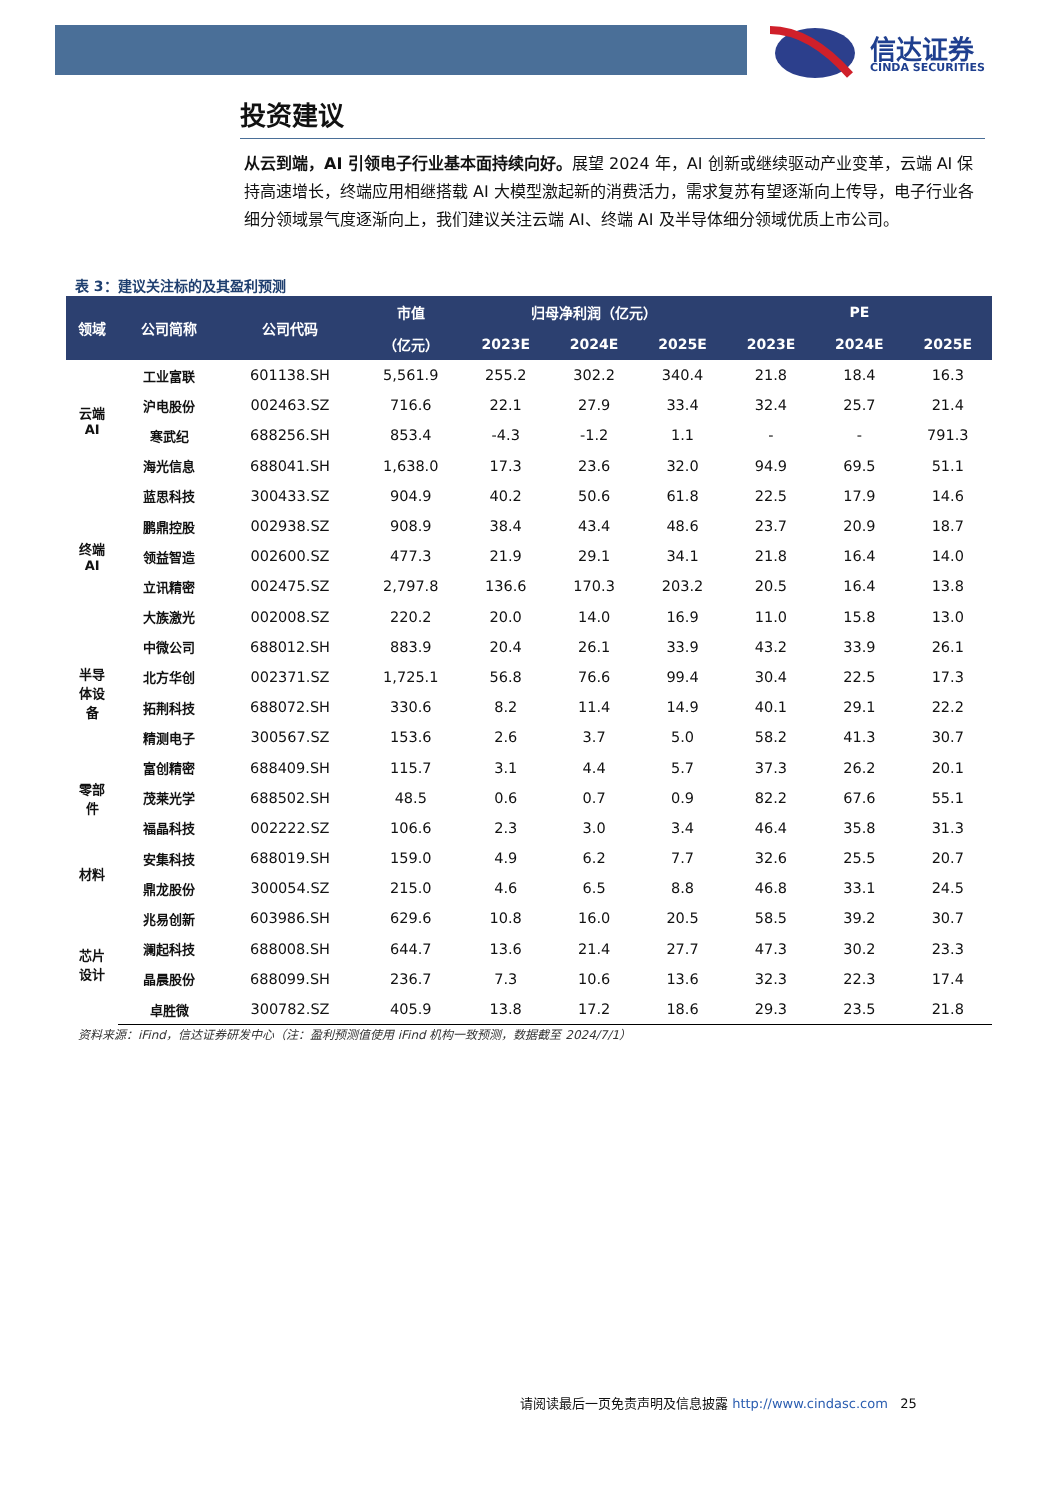信达证券
CINDA SECURITIES
投资建议
从云到端，AI 引领电子行业基本面持续向好。展望 2024 年，AI 创新或继续驱动产业变革，云端 AI 保持高速增长，终端应用相继搭载 AI 大模型激起新的消费活力，需求复苏有望逐渐向上传导，电子行业各细分领域景气度逐渐向上，我们建议关注云端 AI、终端 AI 及半导体细分领域优质上市公司。
表 3：建议关注标的及其盈利预测
| 领域 | 公司简称 | 公司代码 | 市值 | 归母净利润（亿元） | | | PE | | |
| --- | --- | --- | --- | --- | --- | --- | --- | --- | --- |
| | | | （亿元） | 2023E | 2024E | 2025E | 2023E | 2024E | 2025E |
| 云端 AI | 工业富联 | 601138.SH | 5,561.9 | 255.2 | 302.2 | 340.4 | 21.8 | 18.4 | 16.3 |
| | 沪电股份 | 002463.SZ | 716.6 | 22.1 | 27.9 | 33.4 | 32.4 | 25.7 | 21.4 |
| | 寒武纪 | 688256.SH | 853.4 | -4.3 | -1.2 | 1.1 | - | - | 791.3 |
| | 海光信息 | 688041.SH | 1,638.0 | 17.3 | 23.6 | 32.0 | 94.9 | 69.5 | 51.1 |
| 终端 AI | 蓝思科技 | 300433.SZ | 904.9 | 40.2 | 50.6 | 61.8 | 22.5 | 17.9 | 14.6 |
| | 鹏鼎控股 | 002938.SZ | 908.9 | 38.4 | 43.4 | 48.6 | 23.7 | 20.9 | 18.7 |
| | 领益智造 | 002600.SZ | 477.3 | 21.9 | 29.1 | 34.1 | 21.8 | 16.4 | 14.0 |
| | 立讯精密 | 002475.SZ | 2,797.8 | 136.6 | 170.3 | 203.2 | 20.5 | 16.4 | 13.8 |
| | 大族激光 | 002008.SZ | 220.2 | 20.0 | 14.0 | 16.9 | 11.0 | 15.8 | 13.0 |
| 半导 体设 备 | 中微公司 | 688012.SH | 883.9 | 20.4 | 26.1 | 33.9 | 43.2 | 33.9 | 26.1 |
| | 北方华创 | 002371.SZ | 1,725.1 | 56.8 | 76.6 | 99.4 | 30.4 | 22.5 | 17.3 |
| | 拓荆科技 | 688072.SH | 330.6 | 8.2 | 11.4 | 14.9 | 40.1 | 29.1 | 22.2 |
| | 精测电子 | 300567.SZ | 153.6 | 2.6 | 3.7 | 5.0 | 58.2 | 41.3 | 30.7 |
| 零部 件 | 富创精密 | 688409.SH | 115.7 | 3.1 | 4.4 | 5.7 | 37.3 | 26.2 | 20.1 |
| | 茂莱光学 | 688502.SH | 48.5 | 0.6 | 0.7 | 0.9 | 82.2 | 67.6 | 55.1 |
| | 福晶科技 | 002222.SZ | 106.6 | 2.3 | 3.0 | 3.4 | 46.4 | 35.8 | 31.3 |
| 材料 | 安集科技 | 688019.SH | 159.0 | 4.9 | 6.2 | 7.7 | 32.6 | 25.5 | 20.7 |
| | 鼎龙股份 | 300054.SZ | 215.0 | 4.6 | 6.5 | 8.8 | 46.8 | 33.1 | 24.5 |
| 芯片 设计 | 兆易创新 | 603986.SH | 629.6 | 10.8 | 16.0 | 20.5 | 58.5 | 39.2 | 30.7 |
| | 澜起科技 | 688008.SH | 644.7 | 13.6 | 21.4 | 27.7 | 47.3 | 30.2 | 23.3 |
| | 晶晨股份 | 688099.SH | 236.7 | 7.3 | 10.6 | 13.6 | 32.3 | 22.3 | 17.4 |
| | 卓胜微 | 300782.SZ | 405.9 | 13.8 | 17.2 | 18.6 | 29.3 | 23.5 | 21.8 |
资料来源：iFind，信达证券研发中心（注：盈利预测值使用 iFind 机构一致预测，数据截至 2024/7/1）
请阅读最后一页免责声明及信息披露 http://www.cindasc.com 25